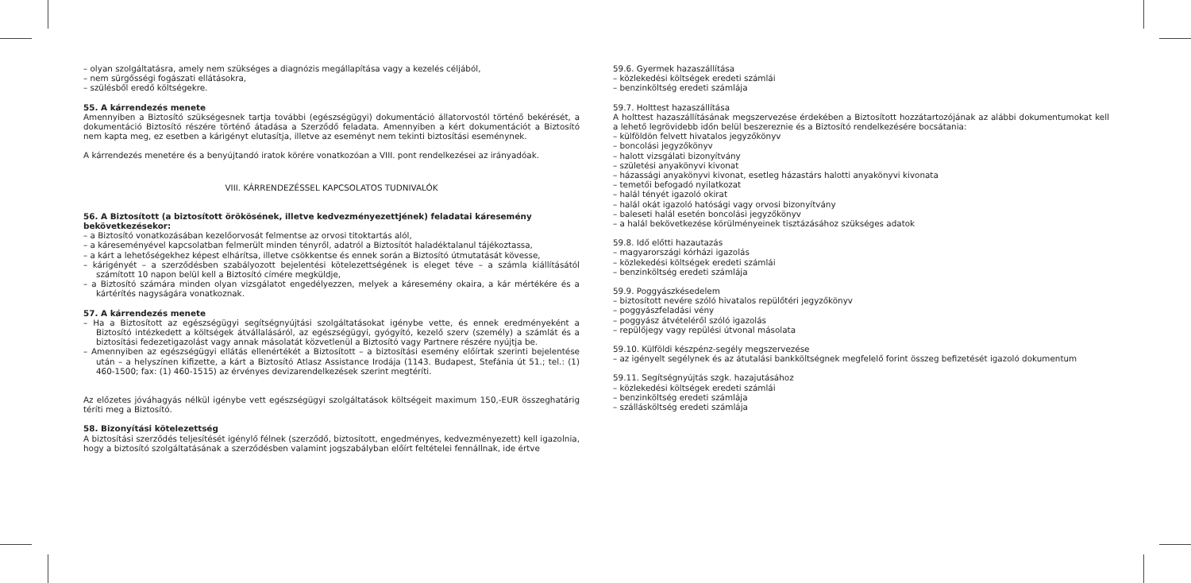– olyan szolgáltatásra, amely nem szükséges a diagnózis megállapítása vagy a kezelés céljából,
– nem sürgősségi fogászati ellátásokra,
– szülésből eredő költségekre.
55. A kárrendezés menete
Amennyiben a Biztosító szükségesnek tartja további (egészségügyi) dokumentáció állatorvostól történő bekérését, a dokumentáció Biztosító részére történő átadása a Szerződő feladata. Amennyiben a kért dokumentációt a Biztosító nem kapta meg, ez esetben a kárigényt elutasítja, illetve az eseményt nem tekinti biztosítási eseménynek.
A kárrendezés menetére és a benyújtandó iratok körére vonatkozóan a VIII. pont rendelkezései az irányadóak.
VIII. KÁRRENDEZÉSSEL KAPCSOLATOS TUDNIVALÓK
56. A Biztosított (a biztosított örökösének, illetve kedvezményezettjének) feladatai káresemény bekövetkezésekor:
– a Biztosító vonatkozásában kezelőorvosát felmentse az orvosi titoktartás alól,
– a káreseményével kapcsolatban felmerült minden tényről, adatról a Biztosítót haladéktalanul tájékoztassa,
– a kárt a lehetőségekhez képest elhárítsa, illetve csökkentse és ennek során a Biztosító útmutatását kövesse,
– kárigényét – a szerződésben szabályozott bejelentési kötelezettségének is eleget téve – a számla kiállításától számított 10 napon belül kell a Biztosító címére megküldje,
– a Biztosító számára minden olyan vizsgálatot engedélyezzen, melyek a káresemény okaira, a kár mértékére és a kártérítés nagyságára vonatkoznak.
57. A kárrendezés menete
– Ha a Biztosított az egészségügyi segítségnyújtási szolgáltatásokat igénybe vette, és ennek eredményeként a Biztosító intézkedett a költségek átvállalásáról, az egészségügyi, gyógyító, kezelő szerv (személy) a számlát és a biztosítási fedezetigazolást vagy annak másolatát közvetlenül a Biztosító vagy Partnere részére nyújtja be.
– Amennyiben az egészségügyi ellátás ellenértékét a Biztosított – a biztosítási esemény előírtak szerinti bejelentése után – a helyszínen kifizette, a kárt a Biztosító Atlasz Assistance Irodája (1143. Budapest, Stefánia út 51.; tel.: (1) 460-1500; fax: (1) 460-1515) az érvényes devizarendelkezések szerint megtéríti.
Az előzetes jóváhagyás nélkül igénybe vett egészségügyi szolgáltatások költségeit maximum 150,-EUR összeghatárig téríti meg a Biztosító.
58. Bizonyítási kötelezettség
A biztosítási szerződés teljesítését igénylő félnek (szerződő, biztosított, engedményes, kedvezményezett) kell igazolnia, hogy a biztosító szolgáltatásának a szerződésben valamint jogszabályban előírt feltételei fennállnak, ide értve
59.6. Gyermek hazaszállítása
– közlekedési költségek eredeti számlái
– benzinköltség eredeti számlája
59.7. Holttest hazaszállítása
A holttest hazaszállításának megszervezése érdekében a Biztosított hozzátartozójának az alábbi dokumentumokat kell a lehető legrövidebb időn belül beszereznie és a Biztosító rendelkezésére bocsátania:
– külföldön felvett hivatalos jegyzőkönyv
– boncolási jegyzőkönyv
– halott vizsgálati bizonyítvány
– születési anyakönyvi kivonat
– házassági anyakönyvi kivonat, esetleg házastárs halotti anyakönyvi kivonata
– temetői befogadó nyilatkozat
– halál tényét igazoló okirat
– halál okát igazoló hatósági vagy orvosi bizonyítvány
– baleseti halál esetén boncolási jegyzőkönyv
– a halál bekövetkezése körülményeinek tisztázásához szükséges adatok
59.8. Idő előtti hazautazás
– magyarországi kórházi igazolás
– közlekedési költségek eredeti számlái
– benzinköltség eredeti számlája
59.9. Poggyászkésedelem
– biztosított nevére szóló hivatalos repülőtéri jegyzőkönyv
– poggyászfeladási vény
– poggyász átvételéről szóló igazolás
– repülőjegy vagy repülési útvonal másolata
59.10. Külföldi készpénz-segély megszervezése
– az igényelt segélynek és az átutalási bankköltségnek megfelelő forint összeg befizetését igazoló dokumentum
59.11. Segítségnyújtás szgk. hazajutásához
– közlekedési költségek eredeti számlái
– benzinköltség eredeti számlája
– szállásköltség eredeti számlája